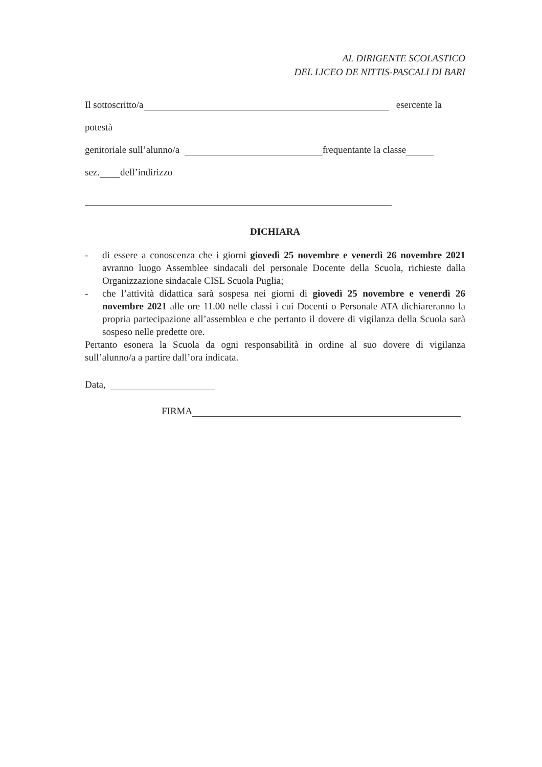AL DIRIGENTE SCOLASTICO
DEL LICEO DE NITTIS-PASCALI DI BARI
Il sottoscritto/a esercente la
potestà
genitoriale sull’alunno/a frequentante la classe
sez. dell’indirizzo
DICHIARA
- di essere a conoscenza che i giorni giovedì 25 novembre e venerdì 26 novembre 2021 avranno luogo Assemblee sindacali del personale Docente della Scuola, richieste dalla Organizzazione sindacale CISL Scuola Puglia;
- che l’attività didattica sarà sospesa nei giorni di giovedì 25 novembre e venerdì 26 novembre 2021 alle ore 11.00 nelle classi i cui Docenti o Personale ATA dichiareranno la propria partecipazione all’assemblea e che pertanto il dovere di vigilanza della Scuola sarà sospeso nelle predette ore.
Pertanto esonera la Scuola da ogni responsabilità in ordine al suo dovere di vigilanza sull’alunno/a a partire dall’ora indicata.
Data,
FIRMA